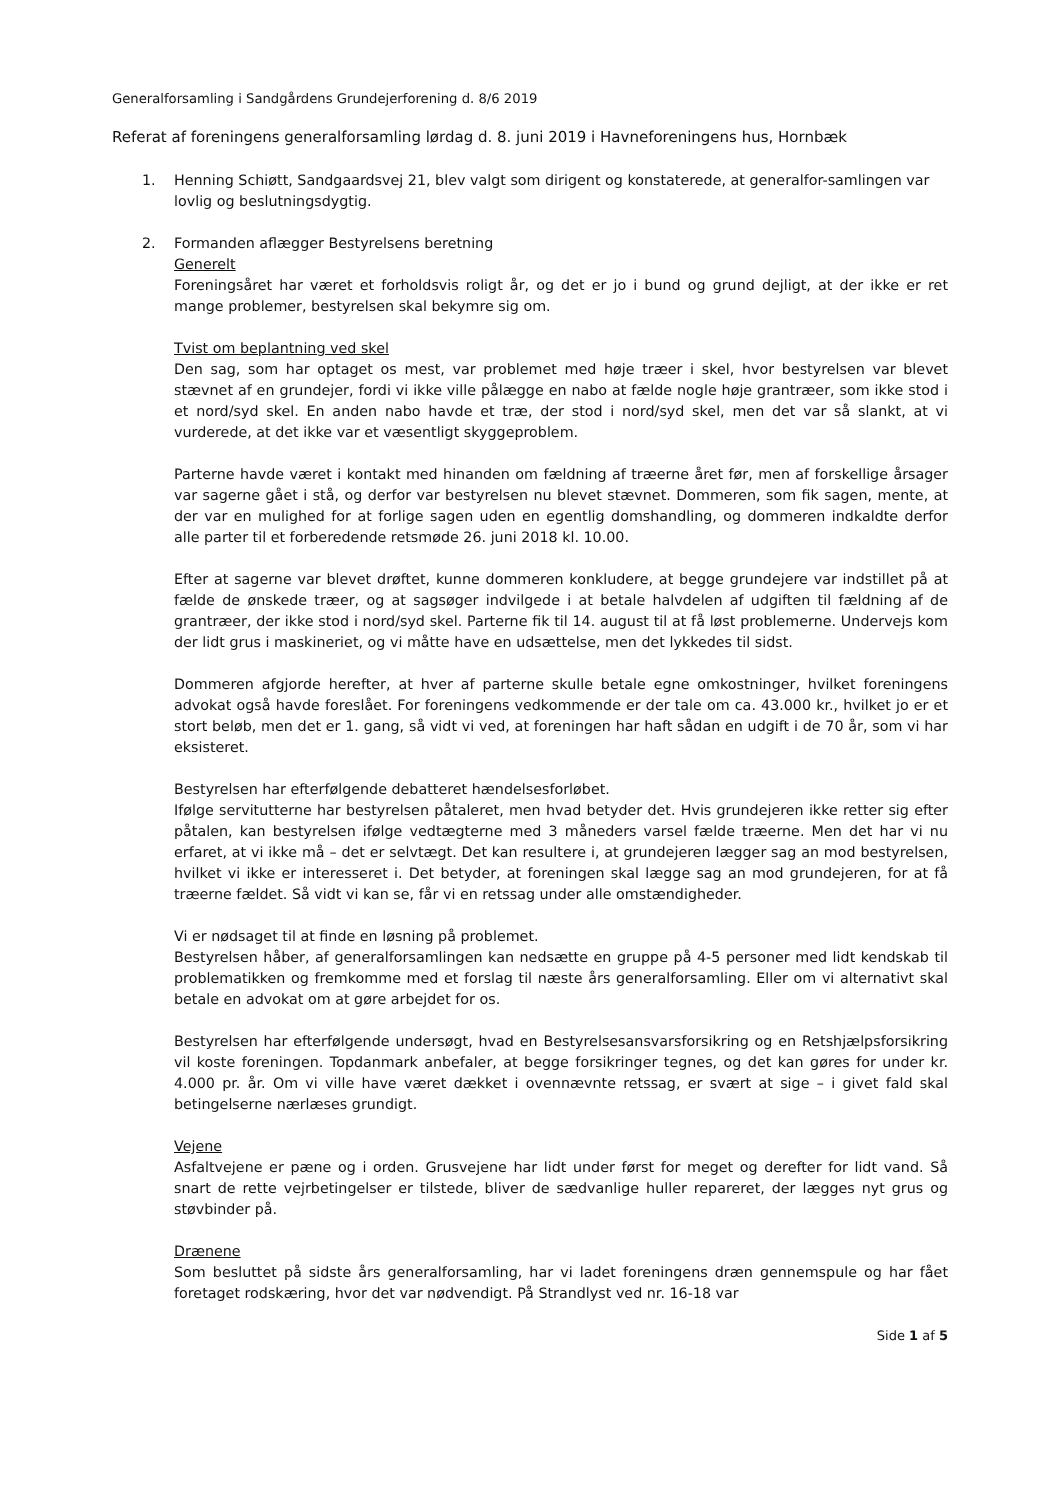Generalforsamling i Sandgårdens Grundejerforening d. 8/6 2019
Referat af foreningens generalforsamling lørdag d. 8. juni 2019 i Havneforeningens hus, Hornbæk
1. Henning Schiøtt, Sandgaardsvej 21, blev valgt som dirigent og konstaterede, at generalfor-samlingen var lovlig og beslutningsdygtig.
2. Formanden aflægger Bestyrelsens beretning
Generelt
Foreningsåret har været et forholdsvis roligt år, og det er jo i bund og grund dejligt, at der ikke er ret mange problemer, bestyrelsen skal bekymre sig om.
Tvist om beplantning ved skel
Den sag, som har optaget os mest, var problemet med høje træer i skel, hvor bestyrelsen var blevet stævnet af en grundejer, fordi vi ikke ville pålægge en nabo at fælde nogle høje grantræer, som ikke stod i et nord/syd skel. En anden nabo havde et træ, der stod i nord/syd skel, men det var så slankt, at vi vurderede, at det ikke var et væsentligt skyggeproblem.
Parterne havde været i kontakt med hinanden om fældning af træerne året før, men af forskellige årsager var sagerne gået i stå, og derfor var bestyrelsen nu blevet stævnet. Dommeren, som fik sagen, mente, at der var en mulighed for at forlige sagen uden en egentlig domshandling, og dommeren indkaldte derfor alle parter til et forberedende retsmøde 26. juni 2018 kl. 10.00.
Efter at sagerne var blevet drøftet, kunne dommeren konkludere, at begge grundejere var indstillet på at fælde de ønskede træer, og at sagsøger indvilgede i at betale halvdelen af udgiften til fældning af de grantræer, der ikke stod i nord/syd skel. Parterne fik til 14. august til at få løst problemerne. Undervejs kom der lidt grus i maskineriet, og vi måtte have en udsættelse, men det lykkedes til sidst.
Dommeren afgjorde herefter, at hver af parterne skulle betale egne omkostninger, hvilket foreningens advokat også havde foreslået. For foreningens vedkommende er der tale om ca. 43.000 kr., hvilket jo er et stort beløb, men det er 1. gang, så vidt vi ved, at foreningen har haft sådan en udgift i de 70 år, som vi har eksisteret.
Bestyrelsen har efterfølgende debatteret hændelsesforløbet.
Ifølge servitutterne har bestyrelsen påtaleret, men hvad betyder det. Hvis grundejeren ikke retter sig efter påtalen, kan bestyrelsen ifølge vedtægterne med 3 måneders varsel fælde træerne. Men det har vi nu erfaret, at vi ikke må – det er selvtægt. Det kan resultere i, at grundejeren lægger sag an mod bestyrelsen, hvilket vi ikke er interesseret i. Det betyder, at foreningen skal lægge sag an mod grundejeren, for at få træerne fældet. Så vidt vi kan se, får vi en retssag under alle omstændigheder.
Vi er nødsaget til at finde en løsning på problemet.
Bestyrelsen håber, af generalforsamlingen kan nedsætte en gruppe på 4-5 personer med lidt kendskab til problematikken og fremkomme med et forslag til næste års generalforsamling. Eller om vi alternativt skal betale en advokat om at gøre arbejdet for os.
Bestyrelsen har efterfølgende undersøgt, hvad en Bestyrelsesansvarsforsikring og en Retshjælpsforsikring vil koste foreningen. Topdanmark anbefaler, at begge forsikringer tegnes, og det kan gøres for under kr. 4.000 pr. år. Om vi ville have været dækket i ovennævnte retssag, er svært at sige – i givet fald skal betingelserne nærlæses grundigt.
Vejene
Asfaltvejene er pæne og i orden. Grusvejene har lidt under først for meget og derefter for lidt vand. Så snart de rette vejrbetingelser er tilstede, bliver de sædvanlige huller repareret, der lægges nyt grus og støvbinder på.
Drænene
Som besluttet på sidste års generalforsamling, har vi ladet foreningens dræn gennemspule og har fået foretaget rodskæring, hvor det var nødvendigt. På Strandlyst ved nr. 16-18 var
Side 1 af 5